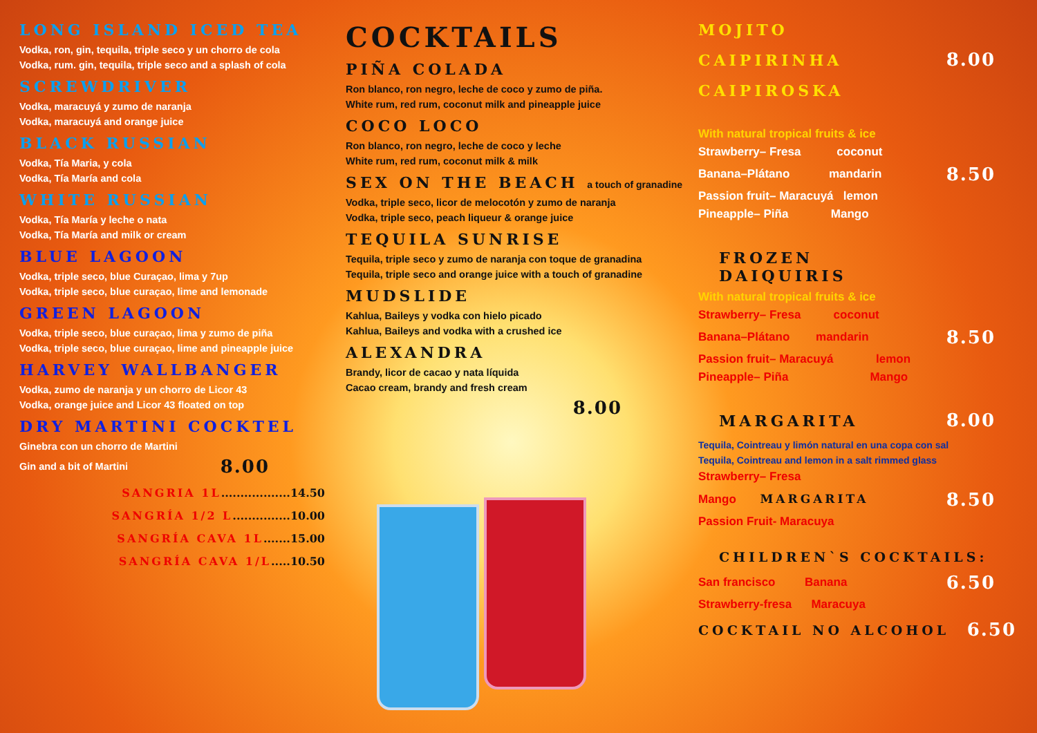LONG ISLAND ICED TEA
Vodka, ron, gin, tequila, triple seco y un chorro de cola
Vodka, rum. gin, tequila, triple seco and a splash of cola
SCREWDRIVER
Vodka, maracuyá y zumo de naranja
Vodka, maracuyá and orange juice
BLACK RUSSIAN
Vodka, Tía Maria, y cola
Vodka, Tía María and cola
WHITE RUSSIAN
Vodka, Tía María y leche o nata
Vodka, Tía María and milk or cream
BLUE LAGOON
Vodka, triple seco, blue Curaçao, lima y 7up
Vodka, triple seco, blue curaçao, lime and lemonade
GREEN LAGOON
Vodka, triple seco, blue curaçao, lima y zumo de piña
Vodka, triple seco, blue curaçao, lime and pineapple juice
HARVEY WALLBANGER
Vodka, zumo de naranja y un chorro de Licor 43
Vodka, orange juice and Licor 43 floated on top
DRY MARTINI COCKTEL
Ginebra con un chorro de Martini
Gin and a bit of Martini
8.00
SANGRIA 1L..................14.50
SANGRÍA 1/2 L...............10.00
SANGRÍA CAVA 1L.......15.00
SANGRÍA CAVA 1/L.....10.50
COCKTAILS
PIÑA COLADA
Ron blanco, ron negro, leche de coco y zumo de piña.
White rum, red rum, coconut milk and pineapple juice
COCO LOCO
Ron blanco, ron negro, leche de coco y leche
White rum, red rum, coconut milk & milk
SEX ON THE BEACH a touch of granadine
Vodka, triple seco, licor de melocotón y zumo de naranja
Vodka, triple seco, peach liqueur & orange juice
TEQUILA SUNRISE
Tequila, triple seco y zumo de naranja con toque de granadina
Tequila, triple seco and orange juice with a touch of granadine
MUDSLIDE
Kahlua, Baileys y vodka con hielo picado
Kahlua, Baileys and vodka with a crushed ice
ALEXANDRA
Brandy, licor de cacao y nata líquida
Cacao cream, brandy and fresh cream
8.00
MOJITO
CAIPIRINHA
8.00
CAIPIROSKA
With natural tropical fruits & ice
Strawberry– Fresa coconut
Banana–Plátano mandarin
8.50
Passion fruit– Maracuyá lemon
Pineapple– Piña Mango
FROZEN DAIQUIRIS
With natural tropical fruits & ice
Strawberry– Fresa coconut
Banana–Plátano mandarin
8.50
Passion fruit– Maracuyá lemon
Pineapple– Piña Mango
MARGARITA
8.00
Tequila, Cointreau y limón natural en una copa con sal
Tequila, Cointreau and lemon in a salt rimmed glass
Strawberry– Fresa
Mango MARGARITA
8.50
Passion Fruit- Maracuya
CHILDREN`S COCKTAILS:
San francisco Banana
6.50
Strawberry-fresa Maracuya
COCKTAIL NO ALCOHOL
6.50